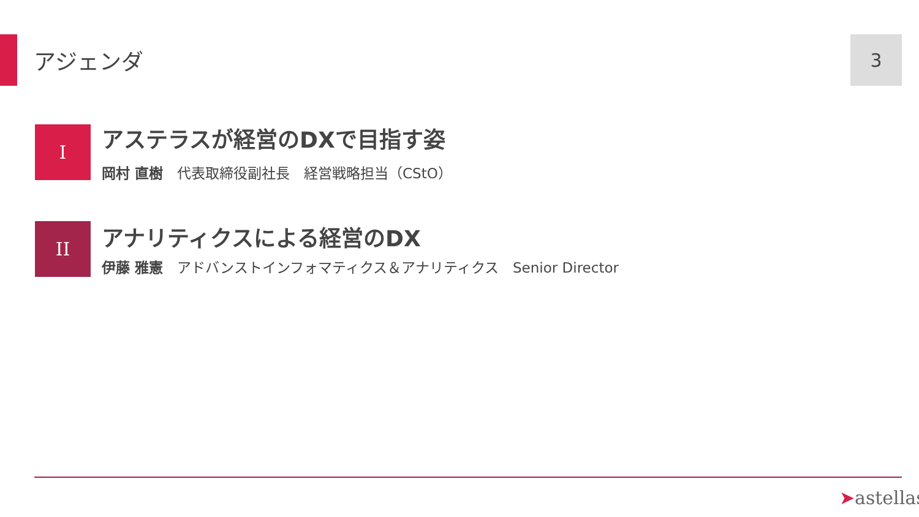アジェンダ 3
I
アステラスが経営のDXで目指す姿
岡村 直樹　代表取締役副社長　経営戦略担当（CStO）
II
アナリティクスによる経営のDX
伊藤 雅憲　アドバンストインフォマティクス＆アナリティクス　Senior Director
➤astellas